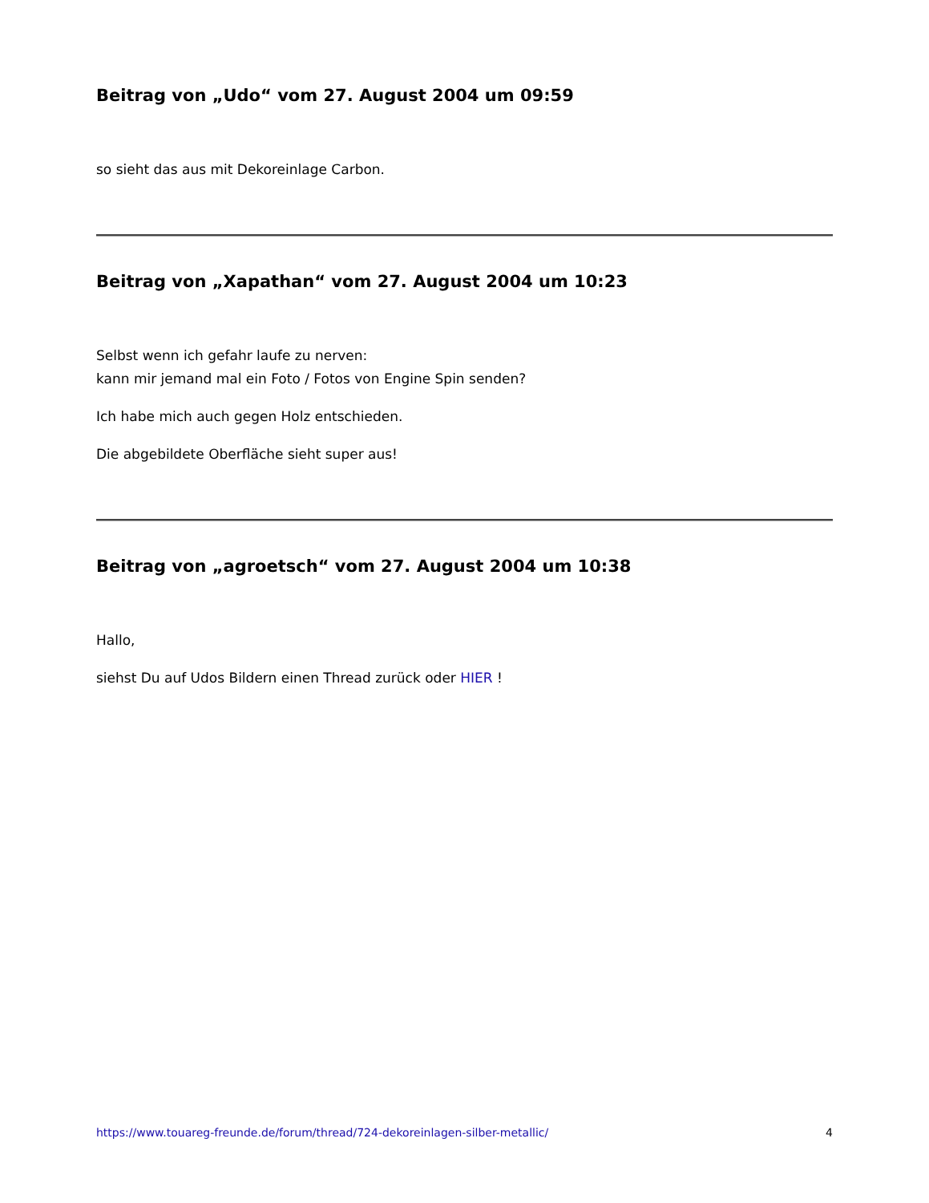Beitrag von „Udo“ vom 27. August 2004 um 09:59
so sieht das aus mit Dekoreinlage Carbon.
Beitrag von „Xapathan“ vom 27. August 2004 um 10:23
Selbst wenn ich gefahr laufe zu nerven:
kann mir jemand mal ein Foto / Fotos von Engine Spin senden?
Ich habe mich auch gegen Holz entschieden.
Die abgebildete Oberfläche sieht super aus!
Beitrag von „agroetsch“ vom 27. August 2004 um 10:38
Hallo,
siehst Du auf Udos Bildern einen Thread zurück oder HIER !
https://www.touareg-freunde.de/forum/thread/724-dekoreinlagen-silber-metallic/ 4